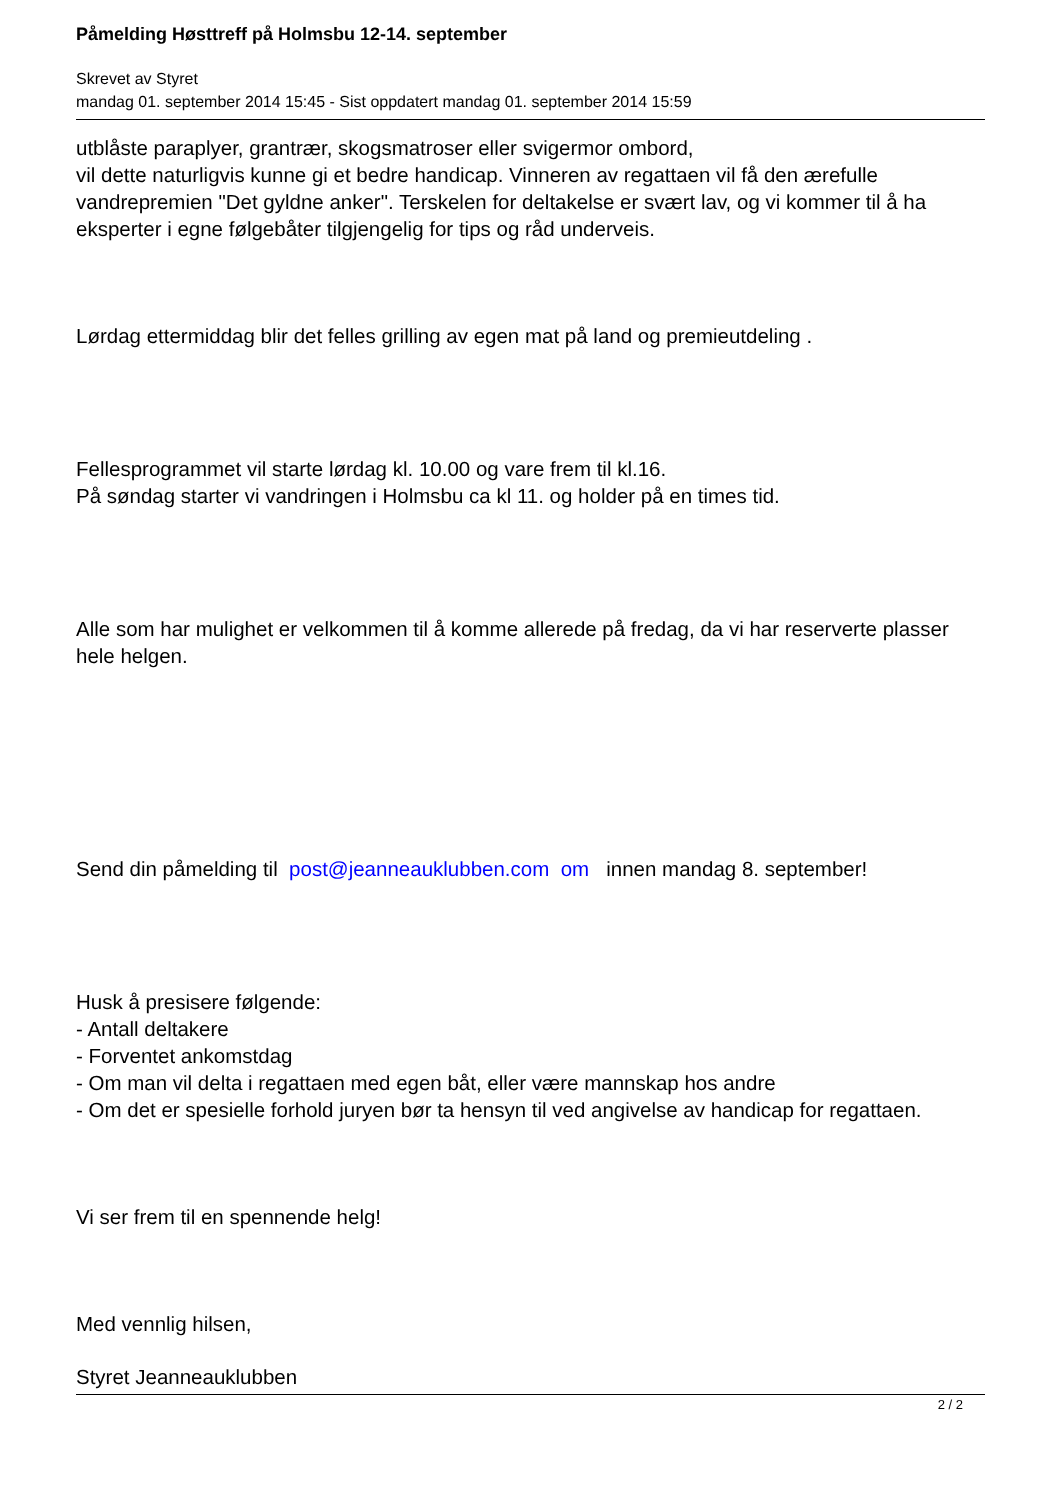Påmelding Høsttreff på Holmsbu 12-14. september
Skrevet av Styret
mandag 01. september 2014 15:45 - Sist oppdatert mandag 01. september 2014 15:59
utblåste paraplyer, grantrær, skogsmatroser eller svigermor ombord,
vil dette naturligvis kunne gi et bedre handicap. Vinneren av regattaen vil få den ærefulle vandrepremien "Det gyldne anker". Terskelen for deltakelse er svært lav, og vi kommer til å ha eksperter i egne følgebåter tilgjengelig for tips og råd underveis.
Lørdag ettermiddag blir det felles grilling av egen mat på land og premieutdeling .
Fellesprogrammet vil starte lørdag kl. 10.00 og vare frem til kl.16.
På søndag starter vi vandringen i Holmsbu ca kl 11. og holder på en times tid.
Alle som har mulighet er velkommen til å komme allerede på fredag, da vi har reserverte plasser hele helgen.
Send din påmelding til post@jeanneauklubben.com om innen mandag 8. september!
Husk å presisere følgende:
- Antall deltakere
- Forventet ankomstdag
- Om man vil delta i regattaen med egen båt, eller være mannskap hos andre
- Om det er spesielle forhold juryen bør ta hensyn til ved angivelse av handicap for regattaen.
Vi ser frem til en spennende helg!
Med vennlig hilsen,
Styret Jeanneauklubben
2 / 2